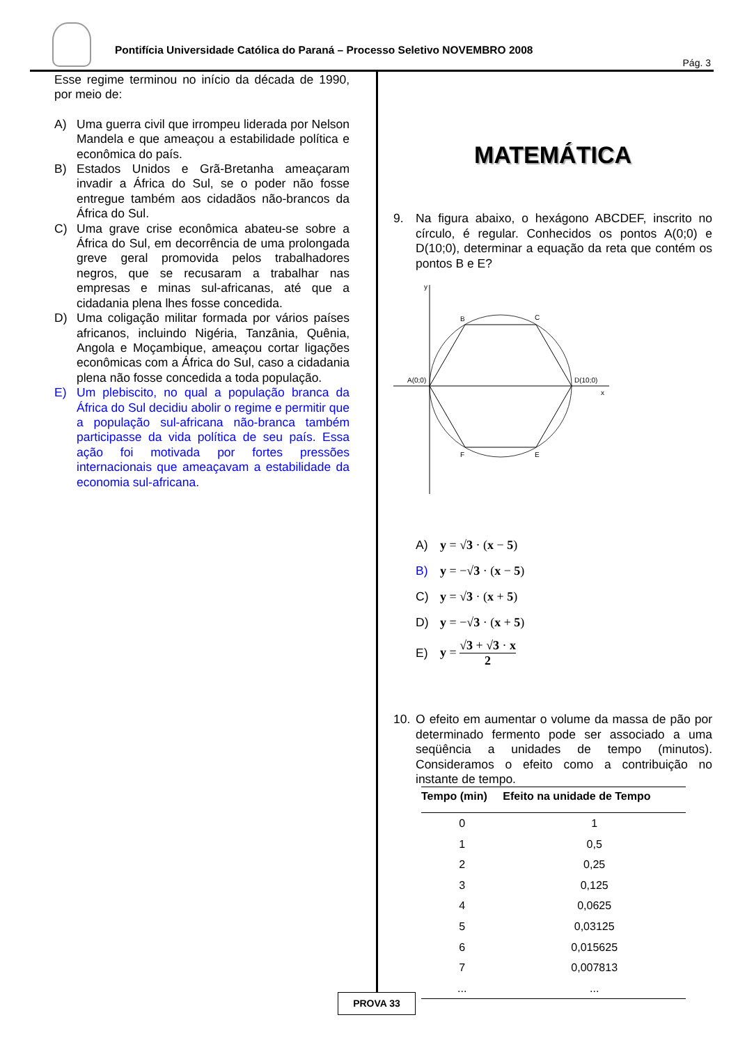Pontifícia Universidade Católica do Paraná – Processo Seletivo NOVEMBRO 2008
Pág. 3
Esse regime terminou no início da década de 1990, por meio de:
A) Uma guerra civil que irrompeu liderada por Nelson Mandela e que ameaçou a estabilidade política e econômica do país.
B) Estados Unidos e Grã-Bretanha ameaçaram invadir a África do Sul, se o poder não fosse entregue também aos cidadãos não-brancos da África do Sul.
C) Uma grave crise econômica abateu-se sobre a África do Sul, em decorrência de uma prolongada greve geral promovida pelos trabalhadores negros, que se recusaram a trabalhar nas empresas e minas sul-africanas, até que a cidadania plena lhes fosse concedida.
D) Uma coligação militar formada por vários países africanos, incluindo Nigéria, Tanzânia, Quênia, Angola e Moçambique, ameaçou cortar ligações econômicas com a África do Sul, caso a cidadania plena não fosse concedida a toda população.
E) Um plebiscito, no qual a população branca da África do Sul decidiu abolir o regime e permitir que a população sul-africana não-branca também participasse da vida política de seu país. Essa ação foi motivada por fortes pressões internacionais que ameaçavam a estabilidade da economia sul-africana.
MATEMÁTICA
9. Na figura abaixo, o hexágono ABCDEF, inscrito no círculo, é regular. Conhecidos os pontos A(0;0) e D(10;0), determinar a equação da reta que contém os pontos B e E?
y
x
A(0;0)
D(10;0)
B
C
F
E
A) y = √3 · (x − 5)
B) y = −√3 · (x − 5)
C) y = √3 · (x + 5)
D) y = −√3 · (x + 5)
E) y = √3 + √3 · x 2
10. O efeito em aumentar o volume da massa de pão por determinado fermento pode ser associado a uma seqüência a unidades de tempo (minutos). Consideramos o efeito como a contribuição no instante de tempo.
| Tempo (min) | Efeito na unidade de Tempo |
| --- | --- |
| 0 | 1 |
| 1 | 0,5 |
| 2 | 0,25 |
| 3 | 0,125 |
| 4 | 0,0625 |
| 5 | 0,03125 |
| 6 | 0,015625 |
| 7 | 0,007813 |
| ... | ... |
PROVA 33